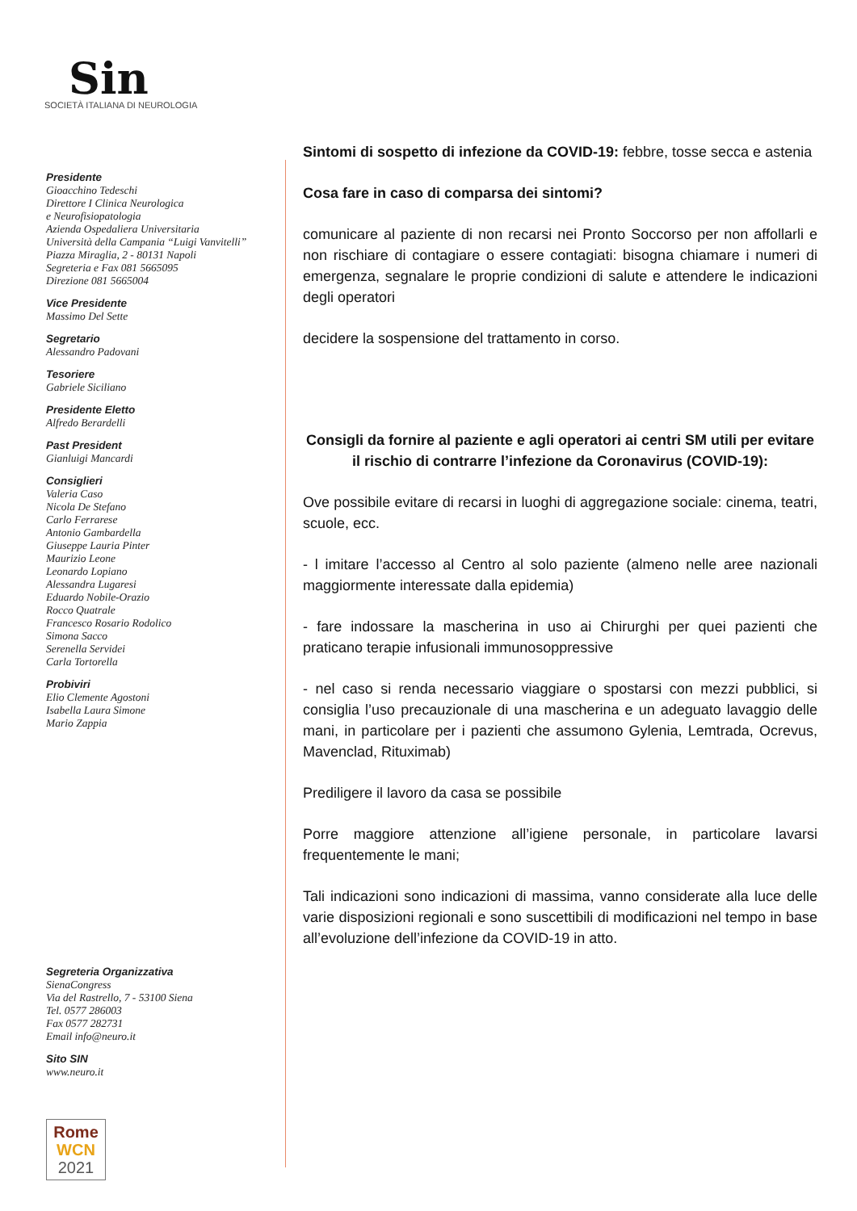Sin
SOCIETÀ ITALIANA DI NEUROLOGIA
Presidente
Gioacchino Tedeschi
Direttore I Clinica Neurologica
e Neurofisiopatologia
Azienda Ospedaliera Universitaria
Università della Campania “Luigi Vanvitelli”
Piazza Miraglia, 2 - 80131 Napoli
Segreteria e Fax 081 5665095
Direzione 081 5665004
Vice Presidente
Massimo Del Sette
Segretario
Alessandro Padovani
Tesoriere
Gabriele Siciliano
Presidente Eletto
Alfredo Berardelli
Past President
Gianluigi Mancardi
Consiglieri
Valeria Caso
Nicola De Stefano
Carlo Ferrarese
Antonio Gambardella
Giuseppe Lauria Pinter
Maurizio Leone
Leonardo Lopiano
Alessandra Lugaresi
Eduardo Nobile-Orazio
Rocco Quatrale
Francesco Rosario Rodolico
Simona Sacco
Serenella Servidei
Carla Tortorella
Probiviri
Elio Clemente Agostoni
Isabella Laura Simone
Mario Zappia
Segreteria Organizzativa
SienaCongress
Via del Rastrello, 7 - 53100 Siena
Tel. 0577 286003
Fax 0577 282731
Email info@neuro.it
Sito SIN
www.neuro.it
Rome
WCN
2021
Sintomi di sospetto di infezione da COVID-19: febbre, tosse secca e astenia
Cosa fare in caso di comparsa dei sintomi?
comunicare al paziente di non recarsi nei Pronto Soccorso per non affollarli e non rischiare di contagiare o essere contagiati: bisogna chiamare i numeri di emergenza, segnalare le proprie condizioni di salute e attendere le indicazioni degli operatori
decidere la sospensione del trattamento in corso.
Consigli da fornire al paziente e agli operatori ai centri SM utili per evitare il rischio di contrarre l’infezione da Coronavirus (COVID-19):
Ove possibile evitare di recarsi in luoghi di aggregazione sociale: cinema, teatri, scuole, ecc.
- l imitare l’accesso al Centro al solo paziente (almeno nelle aree nazionali maggiormente interessate dalla epidemia)
- fare indossare la mascherina in uso ai Chirurghi per quei pazienti che praticano terapie infusionali immunosoppressive
- nel caso si renda necessario viaggiare o spostarsi con mezzi pubblici, si consiglia l’uso precauzionale di una mascherina e un adeguato lavaggio delle mani, in particolare per i pazienti che assumono Gylenia, Lemtrada, Ocrevus, Mavenclad, Rituximab)
Prediligere il lavoro da casa se possibile
Porre maggiore attenzione all’igiene personale, in particolare lavarsi frequentemente le mani;
Tali indicazioni sono indicazioni di massima, vanno considerate alla luce delle varie disposizioni regionali e sono suscettibili di modificazioni nel tempo in base all’evoluzione dell’infezione da COVID-19 in atto.